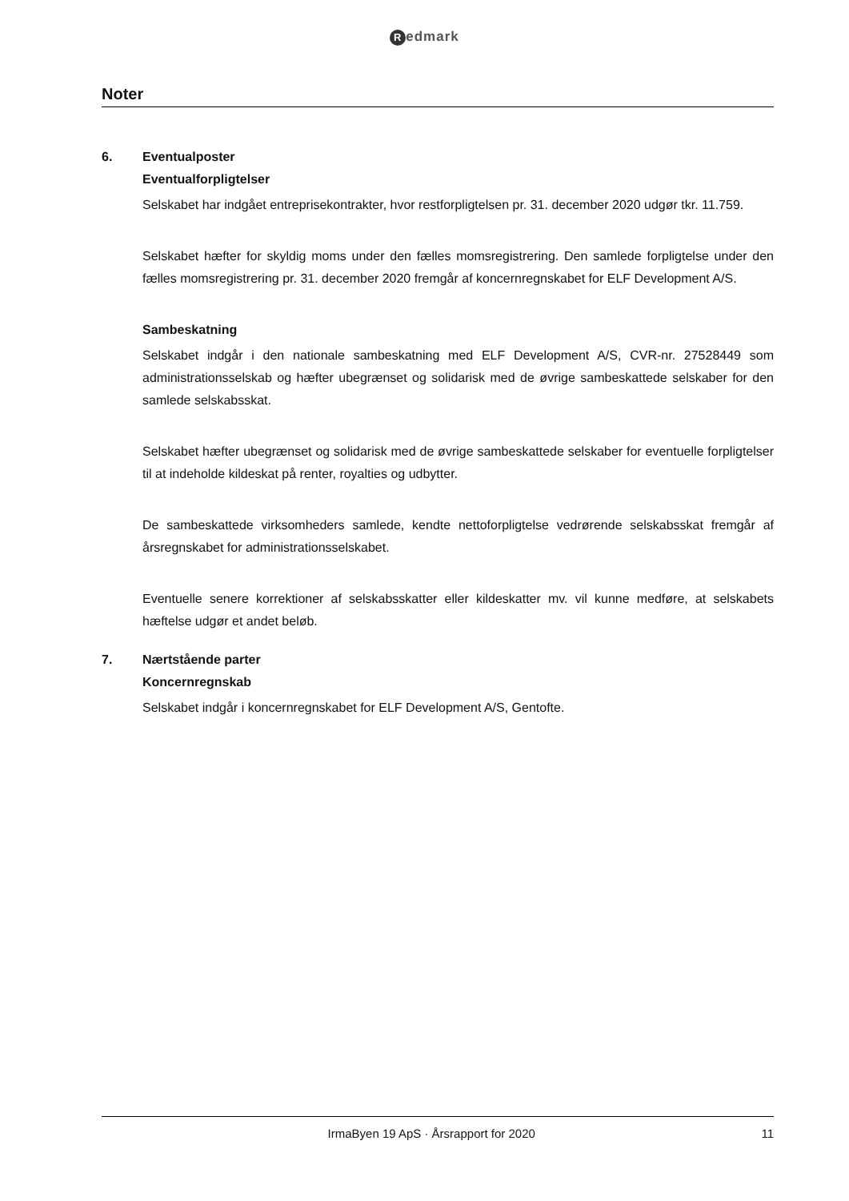Redmark
Noter
6. Eventualposter
Eventualforpligtelser
Selskabet har indgået entreprisekontrakter, hvor restforpligtelsen pr. 31. december 2020 udgør tkr. 11.759.
Selskabet hæfter for skyldig moms under den fælles momsregistrering. Den samlede forpligtelse under den fælles momsregistrering pr. 31. december 2020 fremgår af koncernregnskabet for ELF Development A/S.
Sambeskatning
Selskabet indgår i den nationale sambeskatning med ELF Development A/S, CVR-nr. 27528449 som administrationsselskab og hæfter ubegrænset og solidarisk med de øvrige sambeskattede selskaber for den samlede selskabsskat.
Selskabet hæfter ubegrænset og solidarisk med de øvrige sambeskattede selskaber for eventuelle forpligtelser til at indeholde kildeskat på renter, royalties og udbytter.
De sambeskattede virksomheders samlede, kendte nettoforpligtelse vedrørende selskabsskat fremgår af årsregnskabet for administrationsselskabet.
Eventuelle senere korrektioner af selskabsskatter eller kildeskatter mv. vil kunne medføre, at selskabets hæftelse udgør et andet beløb.
7. Nærtstående parter
Koncernregnskab
Selskabet indgår i koncernregnskabet for ELF Development A/S, Gentofte.
IrmaByen 19 ApS · Årsrapport for 2020
11